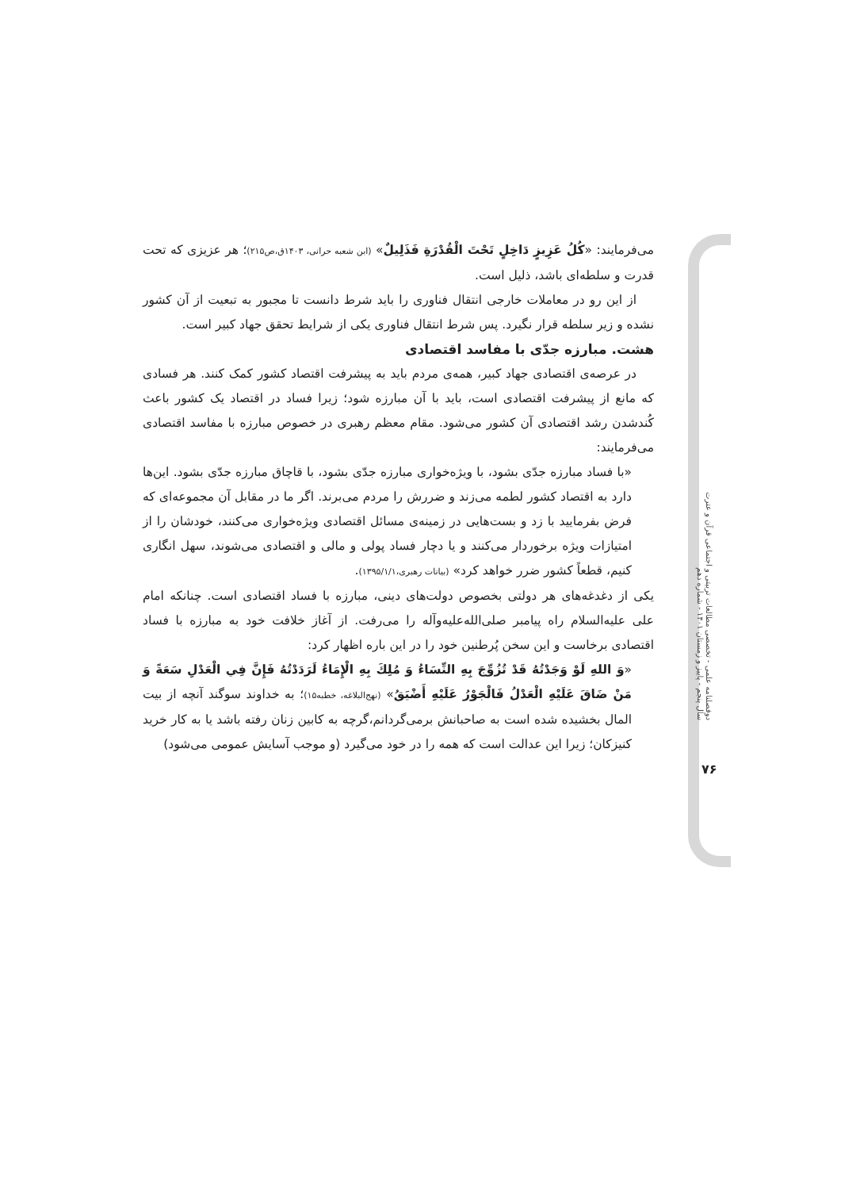می‌فرمایند: «کُلُ عَزِیزٍ دَاخِلٍ تَحْتَ الْقُدْرَةِ فَذَلِیلٌ» (ابن شعبه حرانی، ۱۴۰۳ق،ص۲۱۵)؛ هر عزیزی که تحت قدرت و سلطه‌ای باشد، ذلیل است.
از این رو در معاملات خارجی انتقال فناوری را باید شرط دانست تا مجبور به تبعیت از آن کشور نشده و زیر سلطه قرار نگیرد. پس شرط انتقال فناوری یکی از شرایط تحقق جهاد کبیر است.
هشت. مبارزه جدّی با مفاسد اقتصادی
در عرصه‌ی اقتصادی جهاد کبیر، همه‌ی مردم باید به پیشرفت اقتصاد کشور کمک کنند. هر فسادی که مانع از پیشرفت اقتصادی است، باید با آن مبارزه شود؛ زیرا فساد در اقتصاد یک کشور باعث کُندشدن رشد اقتصادی آن کشور می‌شود. مقام معظم رهبری در خصوص مبارزه با مفاسد اقتصادی می‌فرمایند:
«با فساد مبارزه جدّی بشود، با ویژه‌خواری مبارزه جدّی بشود، با قاچاق مبارزه جدّی بشود. این‌ها دارد به اقتصاد کشور لطمه می‌زند و ضررش را مردم می‌برند. اگر ما در مقابل آن مجموعه‌ای که فرض بفرمایید با زد و بست‌هایی در زمینه‌ی مسائل اقتصادی ویژه‌خواری می‌کنند، خودشان را از امتیازات ویژه برخوردار می‌کنند و یا دچار فساد پولی و مالی و اقتصادی می‌شوند، سهل انگاری کنیم، قطعاً کشور ضرر خواهد کرد» (بیانات رهبری،۱۳۹۵/۱/۱).
یکی از دغدغه‌های هر دولتی بخصوص دولت‌های دینی، مبارزه با فساد اقتصادی است. چنانکه امام علی علیه‌السلام راه پیامبر صلی‌الله‌علیه‌وآله را می‌رفت. از آغاز خلافت خود به مبارزه با فساد اقتصادی برخاست و این سخن پُرطنین خود را در این باره اظهار کرد:
«وَ اللهِ لَوْ وَجَدْتُهُ قَدْ تُزُوِّجَ بِهِ النِّسَاءُ وَ مُلِكَ بِهِ الْإِمَاءُ لَرَدَدْتُهُ فَإِنَّ فِي الْعَدْلِ سَعَةً وَ مَنْ ضَاقَ عَلَيْهِ الْعَدْلُ فَالْجَوْرُ عَلَيْهِ أَضْيَقُ» (نهج‌البلاغه، خطبه۱۵)؛ به خداوند سوگند آنچه از بیت المال بخشیده شده است به صاحبانش برمی‌گردانم،گرچه به کابین زنان رفته باشد یا به کار خرید کنیزکان؛ زیرا این عدالت است که همه را در خود می‌گیرد (و موجب آسایش عمومی می‌شود)
دوفصلنامه علمی - تخصصی مطالعات تربیتی و اجتماعی قرآن و عترت
سال پنجم - پاییز و زمستان ۱۴۰۱ - شماره دهم
۷۶